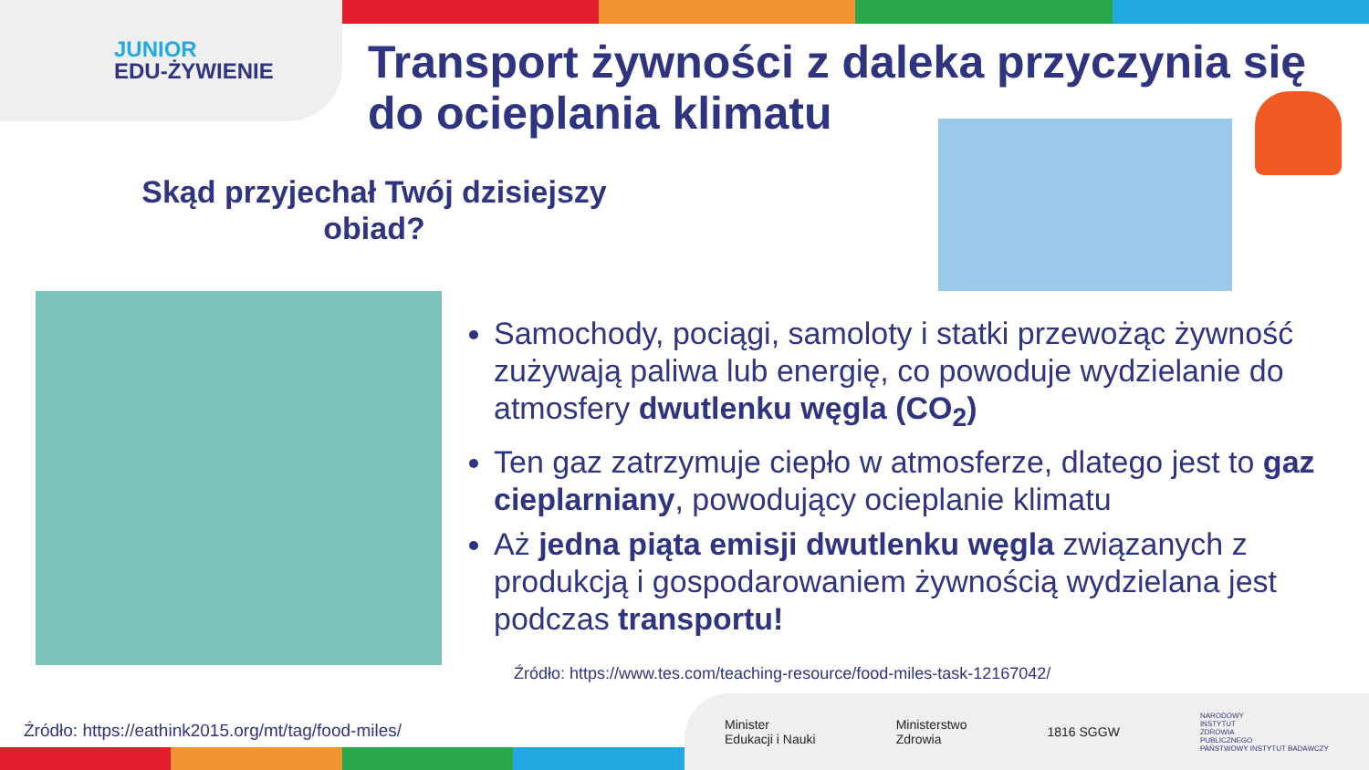JUNIOR
EDU-ŻYWIENIE
Transport żywności z daleka przyczynia się do ocieplania klimatu
Skąd przyjechał Twój dzisiejszy obiad?
Samochody, pociągi, samoloty i statki przewożąc żywność zużywają paliwa lub energię, co powoduje wydzielanie do atmosfery dwutlenku węgla (CO<sub>2</sub>)
Ten gaz zatrzymuje ciepło w atmosferze, dlatego jest to gaz cieplarniany, powodujący ocieplanie klimatu
Aż jedna piąta emisji dwutlenku węgla związanych z produkcją i gospodarowaniem żywnością wydzielana jest podczas transportu!
Źródło: https://www.tes.com/teaching-resource/food-miles-task-12167042/
Źródło: https://eathink2015.org/mt/tag/food-miles/
Minister
Edukacji i Nauki
Ministerstwo
Zdrowia
1816 SGGW
NARODOWY
INSTYTUT
ZDROWIA
PUBLICZNEGO
PAŃSTWOWY INSTYTUT BADAWCZY